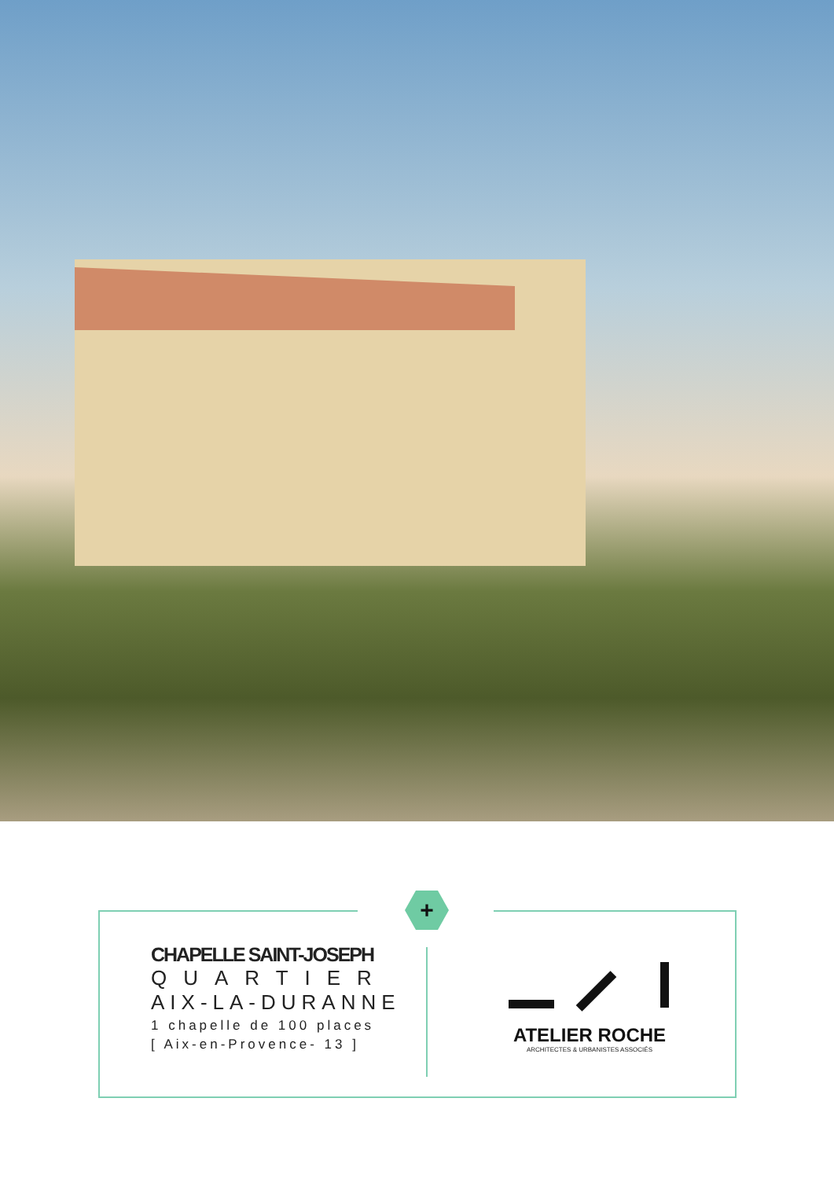+
CHAPELLE SAINT-JOSEPH
QUARTIER
AIX-LA-DURANNE
1 chapelle de 100 places
[ Aix-en-Provence- 13 ]
ATELIER ROCHE
ARCHITECTES & URBANISTES ASSOCIÉS